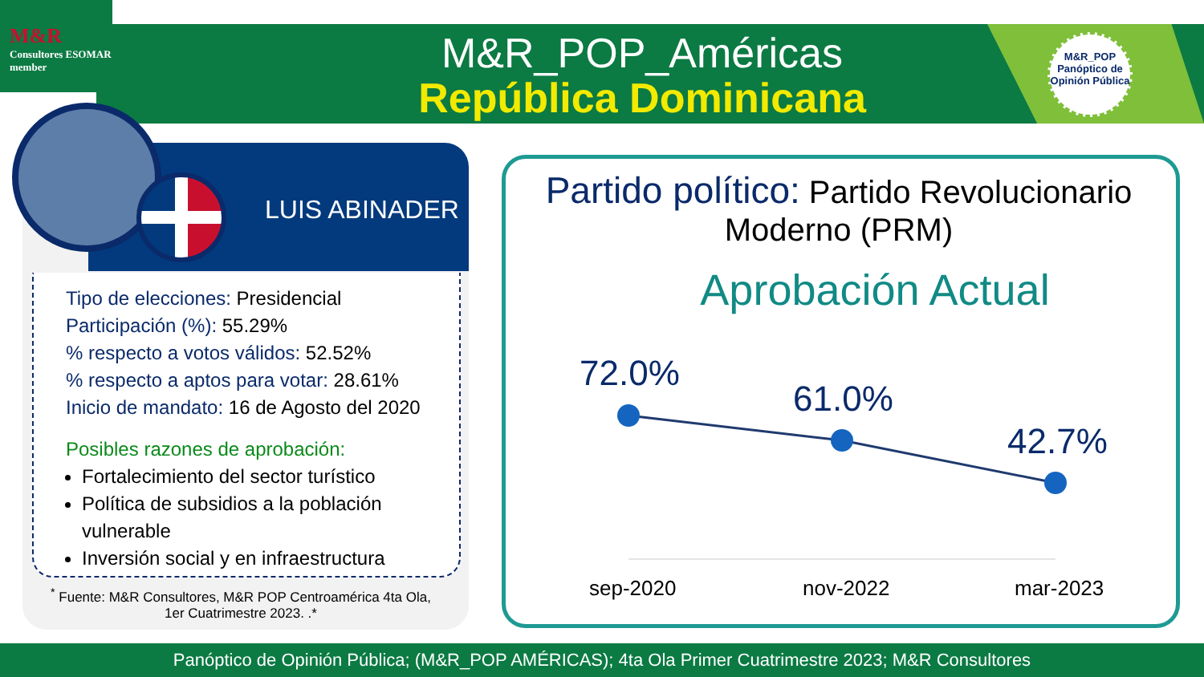M&R
Consultores ESOMAR member
M&R_POP_Américas
República Dominicana
M&R_POP
Panóptico de
Opinión Pública
LUIS ABINADER
Tipo de elecciones: Presidencial
Participación (%): 55.29%
% respecto a votos válidos: 52.52%
% respecto a aptos para votar: 28.61%
Inicio de mandato: 16 de Agosto del 2020
Posibles razones de aprobación:
Fortalecimiento del sector turístico
Política de subsidios a la población vulnerable
Inversión social y en infraestructura
<sup>*</sup> Fuente: M&R Consultores, M&R POP Centroamérica 4ta Ola, 1er Cuatrimestre 2023. .*
Partido político: Partido Revolucionario Moderno (PRM)
Aprobación Actual
72.0%
61.0%
42.7%
sep-2020 nov-2022 mar-2023
Panóptico de Opinión Pública; (M&R_POP AMÉRICAS); 4ta Ola Primer Cuatrimestre 2023; M&R Consultores